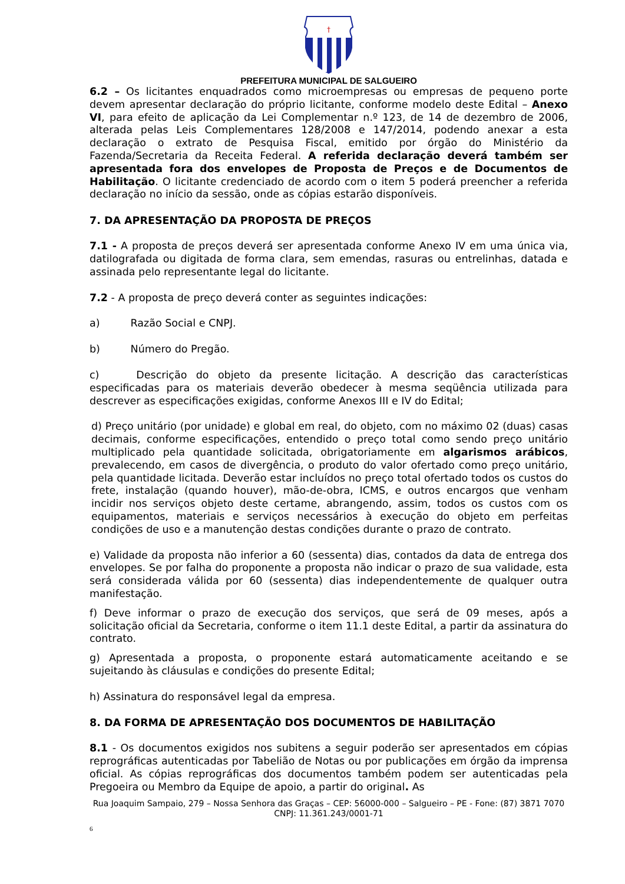†
PREFEITURA MUNICIPAL DE SALGUEIRO
6.2 – Os licitantes enquadrados como microempresas ou empresas de pequeno porte devem apresentar declaração do próprio licitante, conforme modelo deste Edital – Anexo VI, para efeito de aplicação da Lei Complementar n.º 123, de 14 de dezembro de 2006, alterada pelas Leis Complementares 128/2008 e 147/2014, podendo anexar a esta declaração o extrato de Pesquisa Fiscal, emitido por órgão do Ministério da Fazenda/Secretaria da Receita Federal. A referida declaração deverá também ser apresentada fora dos envelopes de Proposta de Preços e de Documentos de Habilitação. O licitante credenciado de acordo com o item 5 poderá preencher a referida declaração no início da sessão, onde as cópias estarão disponíveis.
7. DA APRESENTAÇÃO DA PROPOSTA DE PREÇOS
7.1 - A proposta de preços deverá ser apresentada conforme Anexo IV em uma única via, datilografada ou digitada de forma clara, sem emendas, rasuras ou entrelinhas, datada e assinada pelo representante legal do licitante.
7.2 - A proposta de preço deverá conter as seguintes indicações:
a) Razão Social e CNPJ.
b) Número do Pregão.
c) Descrição do objeto da presente licitação. A descrição das características especificadas para os materiais deverão obedecer à mesma seqüência utilizada para descrever as especificações exigidas, conforme Anexos III e IV do Edital;
d) Preço unitário (por unidade) e global em real, do objeto, com no máximo 02 (duas) casas decimais, conforme especificações, entendido o preço total como sendo preço unitário multiplicado pela quantidade solicitada, obrigatoriamente em algarismos arábicos, prevalecendo, em casos de divergência, o produto do valor ofertado como preço unitário, pela quantidade licitada. Deverão estar incluídos no preço total ofertado todos os custos do frete, instalação (quando houver), mão-de-obra, ICMS, e outros encargos que venham incidir nos serviços objeto deste certame, abrangendo, assim, todos os custos com os equipamentos, materiais e serviços necessários à execução do objeto em perfeitas condições de uso e a manutenção destas condições durante o prazo de contrato.
e) Validade da proposta não inferior a 60 (sessenta) dias, contados da data de entrega dos envelopes. Se por falha do proponente a proposta não indicar o prazo de sua validade, esta será considerada válida por 60 (sessenta) dias independentemente de qualquer outra manifestação.
f) Deve informar o prazo de execução dos serviços, que será de 09 meses, após a solicitação oficial da Secretaria, conforme o item 11.1 deste Edital, a partir da assinatura do contrato.
g) Apresentada a proposta, o proponente estará automaticamente aceitando e se sujeitando às cláusulas e condições do presente Edital;
h) Assinatura do responsável legal da empresa.
8. DA FORMA DE APRESENTAÇÃO DOS DOCUMENTOS DE HABILITAÇÃO
8.1 - Os documentos exigidos nos subitens a seguir poderão ser apresentados em cópias reprográficas autenticadas por Tabelião de Notas ou por publicações em órgão da imprensa oficial. As cópias reprográficas dos documentos também podem ser autenticadas pela Pregoeira ou Membro da Equipe de apoio, a partir do original. As
Rua Joaquim Sampaio, 279 – Nossa Senhora das Graças – CEP: 56000-000 – Salgueiro – PE - Fone: (87) 3871 7070
CNPJ: 11.361.243/0001-71
6